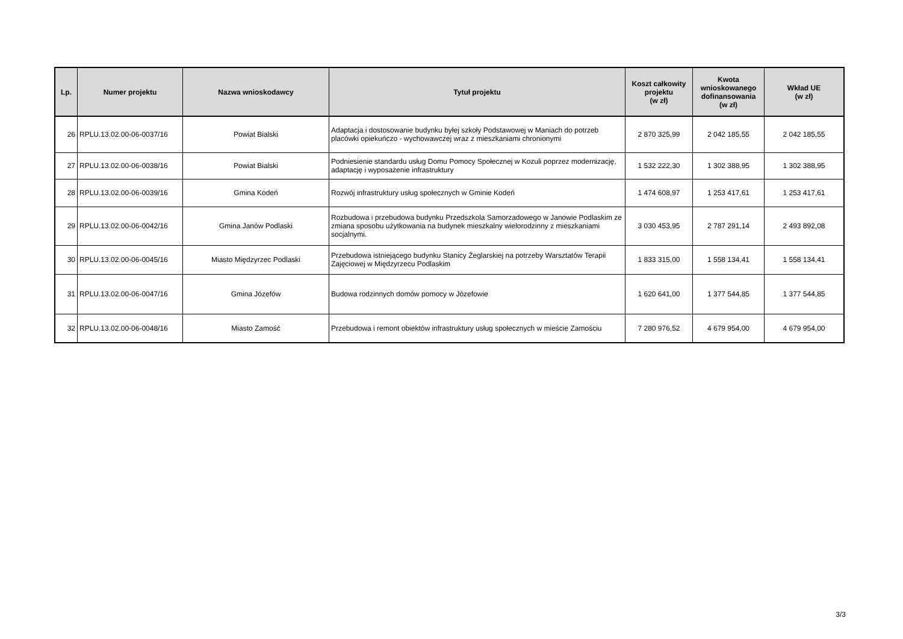| Lp. | Numer projektu | Nazwa wnioskodawcy | Tytuł projektu | Koszt całkowity projektu (w zł) | Kwota wnioskowanego dofinansowania (w zł) | Wkład UE (w zł) |
| --- | --- | --- | --- | --- | --- | --- |
| 26 | RPLU.13.02.00-06-0037/16 | Powiat Bialski | Adaptacja i dostosowanie budynku byłej szkoły Podstawowej w Maniach do potrzeb placówki opiekuńczo - wychowawczej wraz z mieszkaniami chronionymi | 2 870 325,99 | 2 042 185,55 | 2 042 185,55 |
| 27 | RPLU.13.02.00-06-0038/16 | Powiat Bialski | Podniesienie standardu usług Domu Pomocy Społecznej w Kozuli poprzez modernizację, adaptację i wyposażenie infrastruktury | 1 532 222,30 | 1 302 388,95 | 1 302 388,95 |
| 28 | RPLU.13.02.00-06-0039/16 | Gmina Kodeń | Rozwój infrastruktury usług społecznych w Gminie Kodeń | 1 474 608,97 | 1 253 417,61 | 1 253 417,61 |
| 29 | RPLU.13.02.00-06-0042/16 | Gmina Janów Podlaski | Rozbudowa i przebudowa budynku Przedszkola Samorzadowego w Janowie Podlaskim ze zmiana sposobu użytkowania na budynek mieszkalny wielorodzinny z mieszkaniami socjalnymi. | 3 030 453,95 | 2 787 291,14 | 2 493 892,08 |
| 30 | RPLU.13.02.00-06-0045/16 | Miasto Międzyrzec Podlaski | Przebudowa istniejącego budynku Stanicy Żeglarskiej na potrzeby Warsztatów Terapii Zajęciowej w Międzyrzecu Podlaskim | 1 833 315,00 | 1 558 134,41 | 1 558 134,41 |
| 31 | RPLU.13.02.00-06-0047/16 | Gmina Józefów | Budowa rodzinnych domów pomocy w Józefowie | 1 620 641,00 | 1 377 544,85 | 1 377 544,85 |
| 32 | RPLU.13.02.00-06-0048/16 | Miasto Zamość | Przebudowa i remont obiektów infrastruktury usług społecznych w mieście Zamościu | 7 280 976,52 | 4 679 954,00 | 4 679 954,00 |
3/3